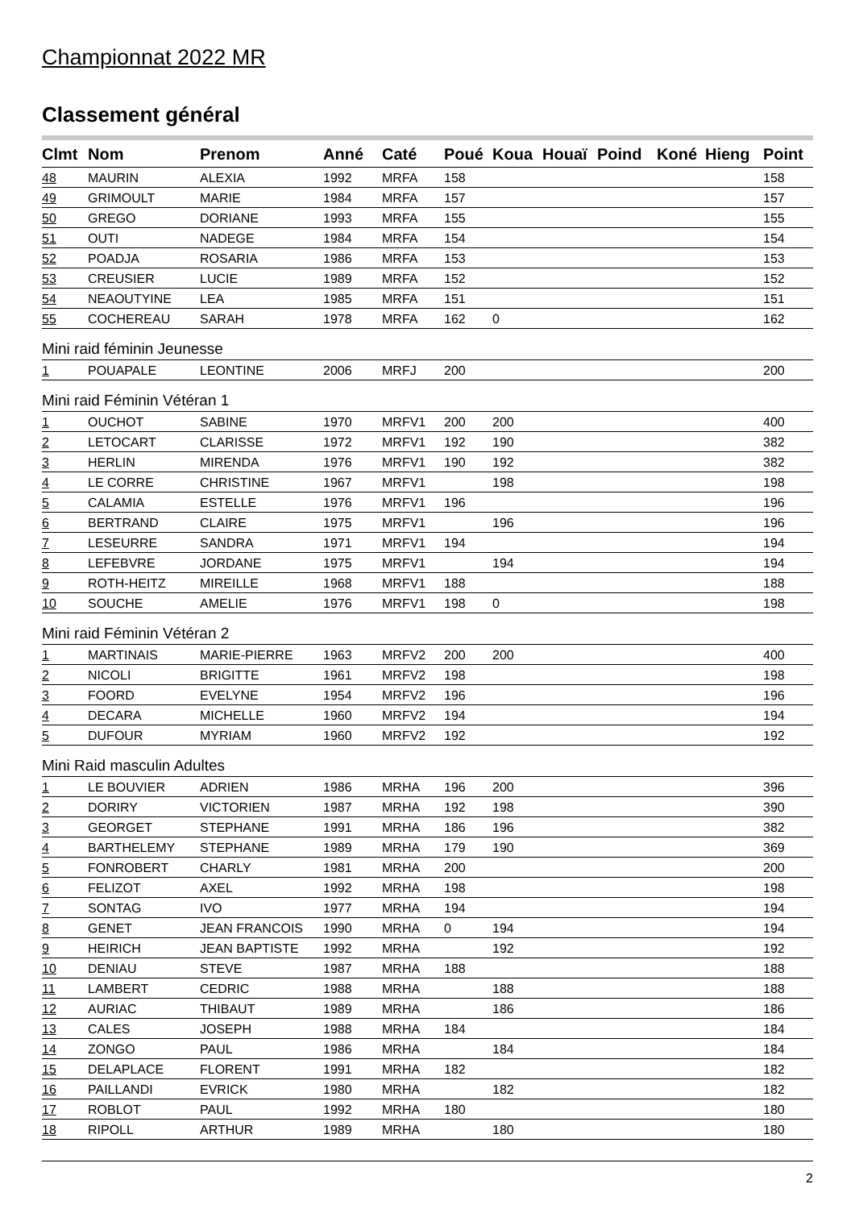Championnat 2022 MR
Classement général
| Clmt | Nom | Prenom | Anné | Caté | Poué | Koua | Houaï | Poind | Koné | Hieng | Point |
| --- | --- | --- | --- | --- | --- | --- | --- | --- | --- | --- | --- |
| 48 | MAURIN | ALEXIA | 1992 | MRFA | 158 | | | | | | 158 |
| 49 | GRIMOULT | MARIE | 1984 | MRFA | 157 | | | | | | 157 |
| 50 | GREGO | DORIANE | 1993 | MRFA | 155 | | | | | | 155 |
| 51 | OUTI | NADEGE | 1984 | MRFA | 154 | | | | | | 154 |
| 52 | POADJA | ROSARIA | 1986 | MRFA | 153 | | | | | | 153 |
| 53 | CREUSIER | LUCIE | 1989 | MRFA | 152 | | | | | | 152 |
| 54 | NEAOUTYINE | LEA | 1985 | MRFA | 151 | | | | | | 151 |
| 55 | COCHEREAU | SARAH | 1978 | MRFA | 162 | 0 | | | | | 162 |
| Mini raid féminin Jeunesse | | | | | | | | | | | |
| 1 | POUAPALE | LEONTINE | 2006 | MRFJ | 200 | | | | | | 200 |
| Mini raid Féminin Vétéran 1 | | | | | | | | | | | |
| 1 | OUCHOT | SABINE | 1970 | MRFV1 | 200 | 200 | | | | | 400 |
| 2 | LETOCART | CLARISSE | 1972 | MRFV1 | 192 | 190 | | | | | 382 |
| 3 | HERLIN | MIRENDA | 1976 | MRFV1 | 190 | 192 | | | | | 382 |
| 4 | LE CORRE | CHRISTINE | 1967 | MRFV1 | | 198 | | | | | 198 |
| 5 | CALAMIA | ESTELLE | 1976 | MRFV1 | 196 | | | | | | 196 |
| 6 | BERTRAND | CLAIRE | 1975 | MRFV1 | | 196 | | | | | 196 |
| 7 | LESEURRE | SANDRA | 1971 | MRFV1 | 194 | | | | | | 194 |
| 8 | LEFEBVRE | JORDANE | 1975 | MRFV1 | | 194 | | | | | 194 |
| 9 | ROTH-HEITZ | MIREILLE | 1968 | MRFV1 | 188 | | | | | | 188 |
| 10 | SOUCHE | AMELIE | 1976 | MRFV1 | 198 | 0 | | | | | 198 |
| Mini raid Féminin Vétéran 2 | | | | | | | | | | | |
| 1 | MARTINAIS | MARIE-PIERRE | 1963 | MRFV2 | 200 | 200 | | | | | 400 |
| 2 | NICOLI | BRIGITTE | 1961 | MRFV2 | 198 | | | | | | 198 |
| 3 | FOORD | EVELYNE | 1954 | MRFV2 | 196 | | | | | | 196 |
| 4 | DECARA | MICHELLE | 1960 | MRFV2 | 194 | | | | | | 194 |
| 5 | DUFOUR | MYRIAM | 1960 | MRFV2 | 192 | | | | | | 192 |
| Mini Raid masculin Adultes | | | | | | | | | | | |
| 1 | LE BOUVIER | ADRIEN | 1986 | MRHA | 196 | 200 | | | | | 396 |
| 2 | DORIRY | VICTORIEN | 1987 | MRHA | 192 | 198 | | | | | 390 |
| 3 | GEORGET | STEPHANE | 1991 | MRHA | 186 | 196 | | | | | 382 |
| 4 | BARTHELEMY | STEPHANE | 1989 | MRHA | 179 | 190 | | | | | 369 |
| 5 | FONROBERT | CHARLY | 1981 | MRHA | 200 | | | | | | 200 |
| 6 | FELIZOT | AXEL | 1992 | MRHA | 198 | | | | | | 198 |
| 7 | SONTAG | IVO | 1977 | MRHA | 194 | | | | | | 194 |
| 8 | GENET | JEAN FRANCOIS | 1990 | MRHA | 0 | 194 | | | | | 194 |
| 9 | HEIRICH | JEAN BAPTISTE | 1992 | MRHA | | 192 | | | | | 192 |
| 10 | DENIAU | STEVE | 1987 | MRHA | 188 | | | | | | 188 |
| 11 | LAMBERT | CEDRIC | 1988 | MRHA | | 188 | | | | | 188 |
| 12 | AURIAC | THIBAUT | 1989 | MRHA | | 186 | | | | | 186 |
| 13 | CALES | JOSEPH | 1988 | MRHA | 184 | | | | | | 184 |
| 14 | ZONGO | PAUL | 1986 | MRHA | | 184 | | | | | 184 |
| 15 | DELAPLACE | FLORENT | 1991 | MRHA | 182 | | | | | | 182 |
| 16 | PAILLANDI | EVRICK | 1980 | MRHA | | 182 | | | | | 182 |
| 17 | ROBLOT | PAUL | 1992 | MRHA | 180 | | | | | | 180 |
| 18 | RIPOLL | ARTHUR | 1989 | MRHA | | 180 | | | | | 180 |
2